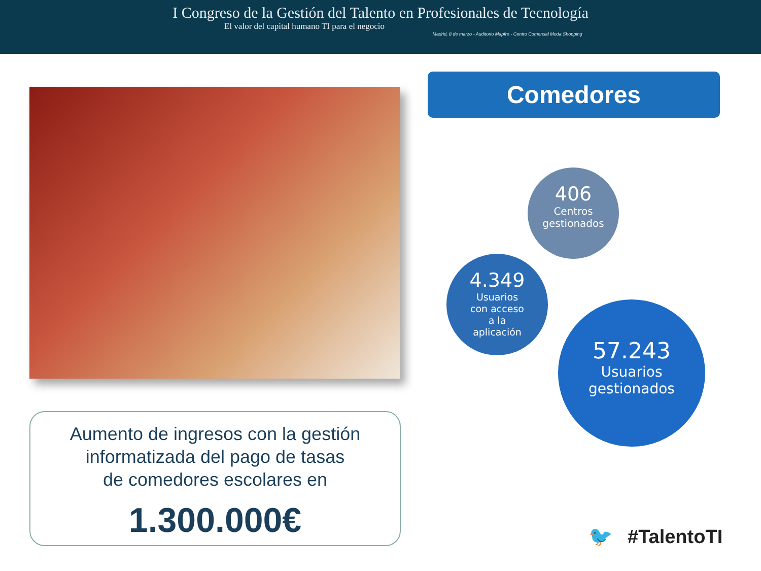I Congreso de la Gestión del Talento en Profesionales de Tecnología
El valor del capital humano TI para el negocio
Madrid, 8 de marzo - Auditorio Mapfre - Centro Comercial Moda Shopping
Comedores
406
Centros
gestionados
4.349
Usuarios
con acceso
a la
aplicación
57.243
Usuarios
gestionados
Aumento de ingresos con la gestión
informatizada del pago de tasas
de comedores escolares en
1.300.000€
🐦 #TalentoTI